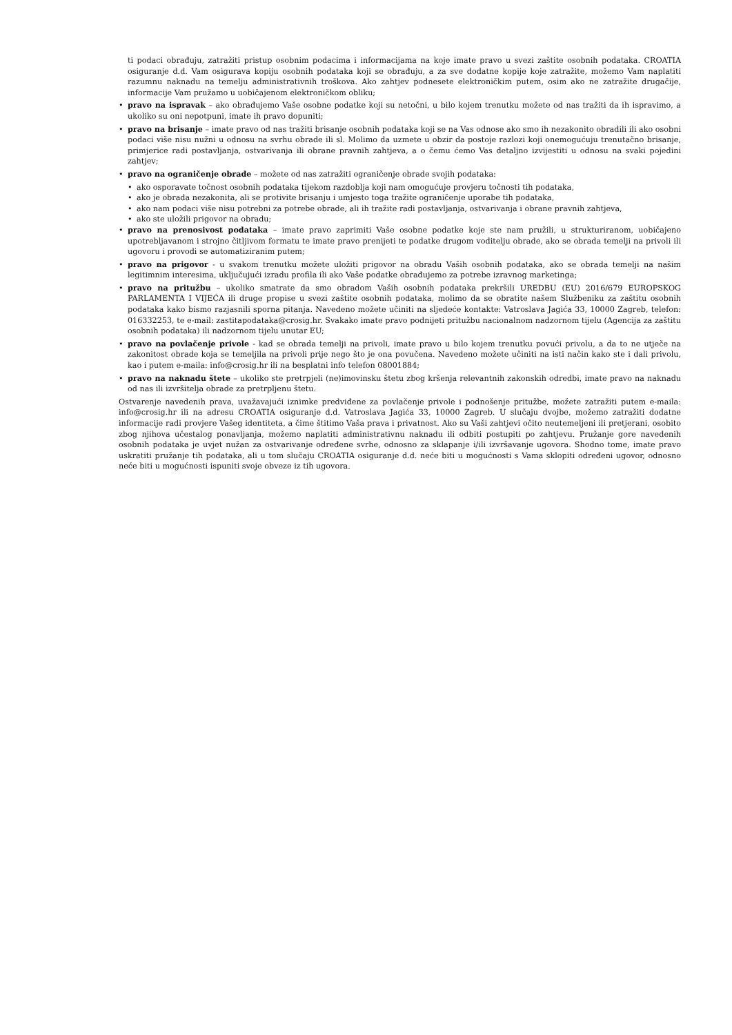ti podaci obrađuju, zatražiti pristup osobnim podacima i informacijama na koje imate pravo u svezi zaštite osobnih podataka. CROATIA osiguranje d.d. Vam osigurava kopiju osobnih podataka koji se obrađuju, a za sve dodatne kopije koje zatražite, možemo Vam naplatiti razumnu naknadu na temelju administrativnih troškova. Ako zahtjev podnesete elektroničkim putem, osim ako ne zatražite drugačije, informacije Vam pružamo u uobičajenom elektroničkom obliku;
• pravo na ispravak – ako obrađujemo Vaše osobne podatke koji su netočni, u bilo kojem trenutku možete od nas tražiti da ih ispravimo, a ukoliko su oni nepotpuni, imate ih pravo dopuniti;
• pravo na brisanje – imate pravo od nas tražiti brisanje osobnih podataka koji se na Vas odnose ako smo ih nezakonito obradili ili ako osobni podaci više nisu nužni u odnosu na svrhu obrade ili sl. Molimo da uzmete u obzir da postoje razlozi koji onemogućuju trenutačno brisanje, primjerice radi postavljanja, ostvarivanja ili obrane pravnih zahtjeva, a o čemu ćemo Vas detaljno izvijestiti u odnosu na svaki pojedini zahtjev;
• pravo na ograničenje obrade – možete od nas zatražiti ograničenje obrade svojih podataka:
• ako osporavate točnost osobnih podataka tijekom razdoblja koji nam omogućuje provjeru točnosti tih podataka,
• ako je obrada nezakonita, ali se protivite brisanju i umjesto toga tražite ograničenje uporabe tih podataka,
• ako nam podaci više nisu potrebni za potrebe obrade, ali ih tražite radi postavljanja, ostvarivanja i obrane pravnih zahtjeva,
• ako ste uložili prigovor na obradu;
• pravo na prenosivost podataka – imate pravo zaprimiti Vaše osobne podatke koje ste nam pružili, u strukturiranom, uobičajeno upotrebljavanom i strojno čitljivom formatu te imate pravo prenijeti te podatke drugom voditelju obrade, ako se obrada temelji na privoli ili ugovoru i provodi se automatiziranim putem;
• pravo na prigovor - u svakom trenutku možete uložiti prigovor na obradu Vaših osobnih podataka, ako se obrada temelji na našim legitimnim interesima, uključujući izradu profila ili ako Vaše podatke obrađujemo za potrebe izravnog marketinga;
• pravo na pritužbu – ukoliko smatrate da smo obradom Vaših osobnih podataka prekršili UREDBU (EU) 2016/679 EUROPSKOG PARLAMENTA I VIJEĆA ili druge propise u svezi zaštite osobnih podataka, molimo da se obratite našem Službeniku za zaštitu osobnih podataka kako bismo razjasnili sporna pitanja. Navedeno možete učiniti na sljedeće kontakte: Vatroslava Jagića 33, 10000 Zagreb, telefon: 016332253, te e-mail: zastitapodataka@crosig.hr. Svakako imate pravo podnijeti pritužbu nacionalnom nadzornom tijelu (Agencija za zaštitu osobnih podataka) ili nadzornom tijelu unutar EU;
• pravo na povlačenje privole - kad se obrada temelji na privoli, imate pravo u bilo kojem trenutku povući privolu, a da to ne utječe na zakonitost obrade koja se temeljila na privoli prije nego što je ona povučena. Navedeno možete učiniti na isti način kako ste i dali privolu, kao i putem e-maila: info@crosig.hr ili na besplatni info telefon 08001884;
• pravo na naknadu štete – ukoliko ste pretrpjeli (ne)imovinsku štetu zbog kršenja relevantnih zakonskih odredbi, imate pravo na naknadu od nas ili izvršitelja obrade za pretrpljenu štetu.
Ostvarenje navedenih prava, uvažavajući iznimke predviđene za povlačenje privole i podnošenje pritužbe, možete zatražiti putem e-maila: info@crosig.hr ili na adresu CROATIA osiguranje d.d. Vatroslava Jagića 33, 10000 Zagreb. U slučaju dvojbe, možemo zatražiti dodatne informacije radi provjere Vašeg identiteta, a čime štitimo Vaša prava i privatnost. Ako su Vaši zahtjevi očito neutemeljeni ili pretjerani, osobito zbog njihova učestalog ponavljanja, možemo naplatiti administrativnu naknadu ili odbiti postupiti po zahtjevu. Pružanje gore navedenih osobnih podataka je uvjet nužan za ostvarivanje određene svrhe, odnosno za sklapanje i/ili izvršavanje ugovora. Shodno tome, imate pravo uskratiti pružanje tih podataka, ali u tom slučaju CROATIA osiguranje d.d. neće biti u mogućnosti s Vama sklopiti određeni ugovor, odnosno neće biti u mogućnosti ispuniti svoje obveze iz tih ugovora.